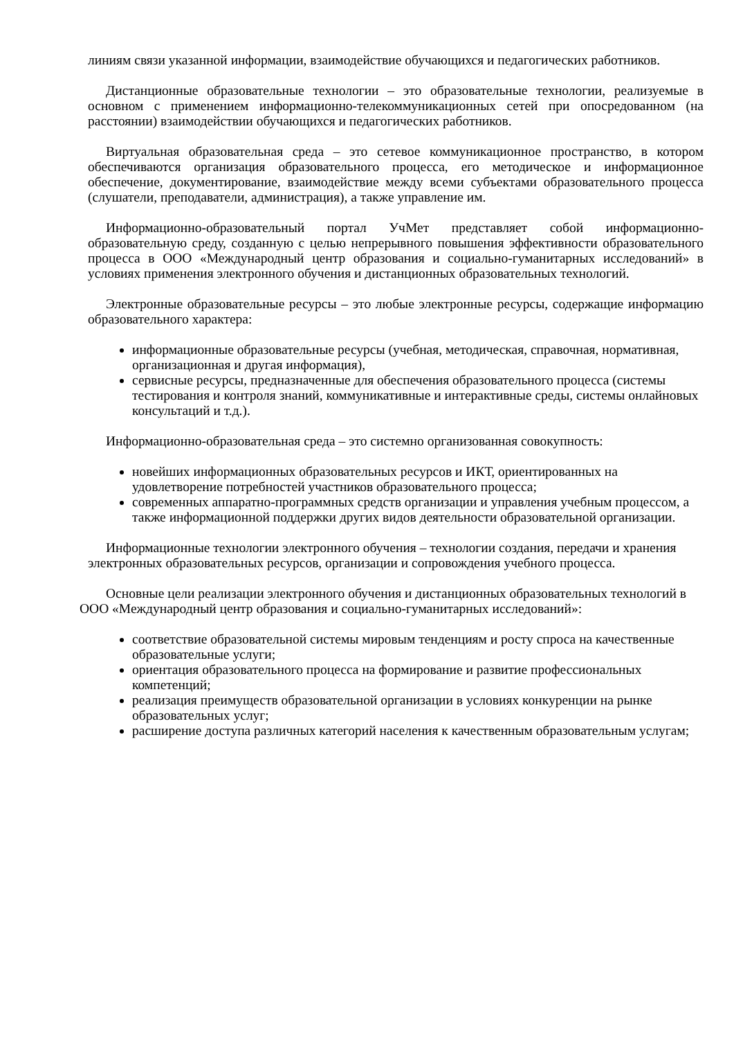линиям связи указанной информации, взаимодействие обучающихся и педагогических работников.
Дистанционные образовательные технологии – это образовательные технологии, реализуемые в основном с применением информационно-телекоммуникационных сетей при опосредованном (на расстоянии) взаимодействии обучающихся и педагогических работников.
Виртуальная образовательная среда – это сетевое коммуникационное пространство, в котором обеспечиваются организация образовательного процесса, его методическое и информационное обеспечение, документирование, взаимодействие между всеми субъектами образовательного процесса (слушатели, преподаватели, администрация), а также управление им.
Информационно-образовательный портал УчМет представляет собой информационно-образовательную среду, созданную с целью непрерывного повышения эффективности образовательного процесса в ООО «Международный центр образования и социально-гуманитарных исследований» в условиях применения электронного обучения и дистанционных образовательных технологий.
Электронные образовательные ресурсы – это любые электронные ресурсы, содержащие информацию образовательного характера:
информационные образовательные ресурсы (учебная, методическая, справочная, нормативная, организационная и другая информация),
сервисные ресурсы, предназначенные для обеспечения образовательного процесса (системы тестирования и контроля знаний, коммуникативные и интерактивные среды, системы онлайновых консультаций и т.д.).
Информационно-образовательная среда – это системно организованная совокупность:
новейших информационных образовательных ресурсов и ИКТ, ориентированных на удовлетворение потребностей участников образовательного процесса;
современных аппаратно-программных средств организации и управления учебным процессом, а также информационной поддержки других видов деятельности образовательной организации.
Информационные технологии электронного обучения – технологии создания, передачи и хранения электронных образовательных ресурсов, организации и сопровождения учебного процесса.
Основные цели реализации электронного обучения и дистанционных образовательных технологий в ООО «Международный центр образования и социально-гуманитарных исследований»:
соответствие образовательной системы мировым тенденциям и росту спроса на качественные образовательные услуги;
ориентация образовательного процесса на формирование и развитие профессиональных компетенций;
реализация преимуществ образовательной организации в условиях конкуренции на рынке образовательных услуг;
расширение доступа различных категорий населения к качественным образовательным услугам;